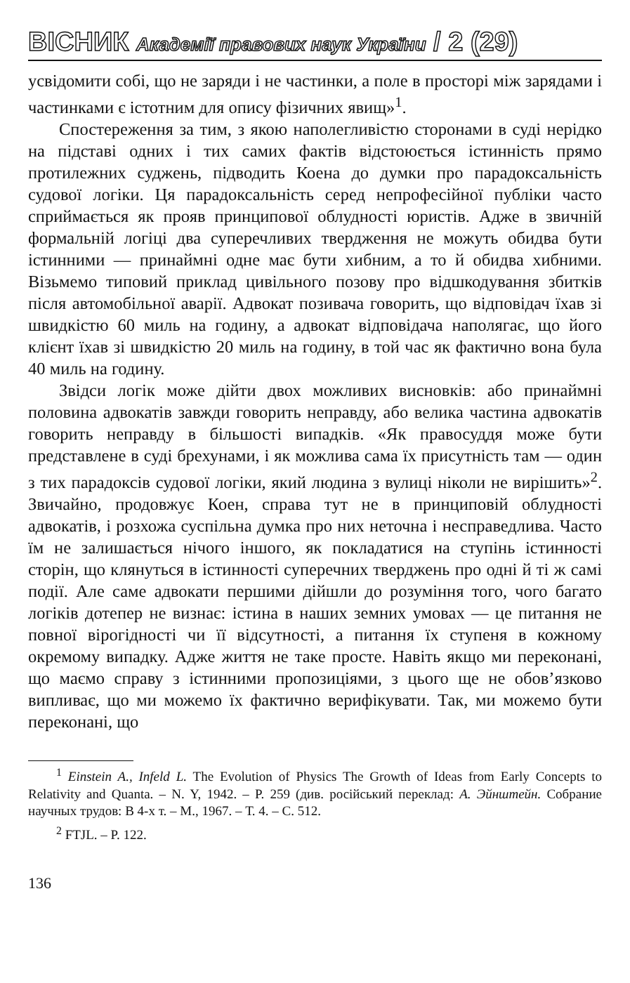ВІСНИК Академії правових наук України / 2 (29)
усвідомити собі, що не заряди і не частинки, а поле в просторі між зарядами і частинками є істотним для опису фізичних явищ»<sup>1</sup>.
Спостереження за тим, з якою наполегливістю сторонами в суді нерідко на підставі одних і тих самих фактів відстоюється істинність прямо протилежних суджень, підводить Коена до думки про парадоксальність судової логіки. Ця парадоксальність серед непрофесійної публіки часто сприймається як прояв принципової облудності юристів. Адже в звичній формальній логіці два суперечливих твердження не можуть обидва бути істинними — принаймні одне має бути хибним, а то й обидва хибними. Візьмемо типовий приклад цивільного позову про відшкодування збитків після автомобільної аварії. Адвокат позивача говорить, що відповідач їхав зі швидкістю 60 миль на годину, а адвокат відповідача наполягає, що його клієнт їхав зі швидкістю 20 миль на годину, в той час як фактично вона була 40 миль на годину.
Звідси логік може дійти двох можливих висновків: або принаймні половина адвокатів завжди говорить неправду, або велика частина адвокатів говорить неправду в більшості випадків. «Як правосуддя може бути представлене в суді брехунами, і як можлива сама їх присутність там — один з тих парадоксів судової логіки, який людина з вулиці ніколи не вирішить»<sup>2</sup>. Звичайно, продовжує Коен, справа тут не в принциповій облудності адвокатів, і розхожа суспільна думка про них неточна і несправедлива. Часто їм не залишається нічого іншого, як покладатися на ступінь істинності сторін, що клянуться в істинності суперечних тверджень про одні й ті ж самі події. Але саме адвокати першими дійшли до розуміння того, чого багато логіків дотепер не визнає: істина в наших земних умовах — це питання не повної вірогідності чи її відсутності, а питання їх ступеня в кожному окремому випадку. Адже життя не таке просте. Навіть якщо ми переконані, що маємо справу з істинними пропозиціями, з цього ще не обов’язково випливає, що ми можемо їх фактично верифікувати. Так, ми можемо бути переконані, що
<sup>1</sup> Einstein A., Infeld L. The Evolution of Physics The Growth of Ideas from Early Concepts to Relativity and Quanta. – N. Y, 1942. – P. 259 (див. російський переклад: А. Эйнштейн. Собрание научных трудов: В 4-х т. – М., 1967. – Т. 4. – С. 512.
<sup>2</sup> FTJL. – P. 122.
136